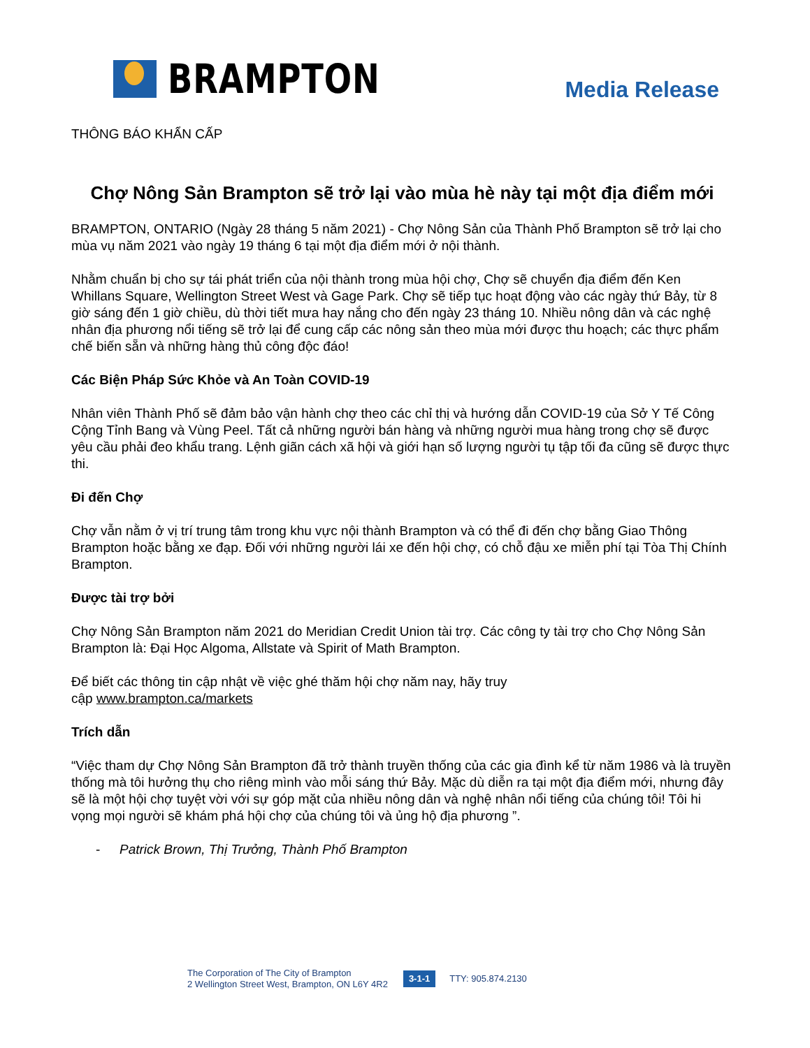BRAMPTON
Media Release
THÔNG BÁO KHẨN CẤP
Chợ Nông Sản Brampton sẽ trở lại vào mùa hè này tại một địa điểm mới
BRAMPTON, ONTARIO (Ngày 28 tháng 5 năm 2021) - Chợ Nông Sản của Thành Phố Brampton sẽ trở lại cho mùa vụ năm 2021 vào ngày 19 tháng 6 tại một địa điểm mới ở nội thành.
Nhằm chuẩn bị cho sự tái phát triển của nội thành trong mùa hội chợ, Chợ sẽ chuyển địa điểm đến Ken Whillans Square, Wellington Street West và Gage Park. Chợ sẽ tiếp tục hoạt động vào các ngày thứ Bảy, từ 8 giờ sáng đến 1 giờ chiều, dù thời tiết mưa hay nắng cho đến ngày 23 tháng 10. Nhiều nông dân và các nghệ nhân địa phương nổi tiếng sẽ trở lại để cung cấp các nông sản theo mùa mới được thu hoạch; các thực phẩm chế biến sẵn và những hàng thủ công độc đáo!
Các Biện Pháp Sức Khỏe và An Toàn COVID-19
Nhân viên Thành Phố sẽ đảm bảo vận hành chợ theo các chỉ thị và hướng dẫn COVID-19 của Sở Y Tế Công Cộng Tỉnh Bang và Vùng Peel. Tất cả những người bán hàng và những người mua hàng trong chợ sẽ được yêu cầu phải đeo khẩu trang. Lệnh giãn cách xã hội và giới hạn số lượng người tụ tập tối đa cũng sẽ được thực thi.
Đi đến Chợ
Chợ vẫn nằm ở vị trí trung tâm trong khu vực nội thành Brampton và có thể đi đến chợ bằng Giao Thông Brampton hoặc bằng xe đạp. Đối với những người lái xe đến hội chợ, có chỗ đậu xe miễn phí tại Tòa Thị Chính Brampton.
Được tài trợ bởi
Chợ Nông Sản Brampton năm 2021 do Meridian Credit Union tài trợ. Các công ty tài trợ cho Chợ Nông Sản Brampton là: Đại Học Algoma, Allstate và Spirit of Math Brampton.
Để biết các thông tin cập nhật về việc ghé thăm hội chợ năm nay, hãy truy
cập www.brampton.ca/markets
Trích dẫn
“Việc tham dự Chợ Nông Sản Brampton đã trở thành truyền thống của các gia đình kể từ năm 1986 và là truyền thống mà tôi hưởng thụ cho riêng mình vào mỗi sáng thứ Bảy. Mặc dù diễn ra tại một địa điểm mới, nhưng đây sẽ là một hội chợ tuyệt vời với sự góp mặt của nhiều nông dân và nghệ nhân nổi tiếng của chúng tôi! Tôi hi vọng mọi người sẽ khám phá hội chợ của chúng tôi và ủng hộ địa phương ”.
- Patrick Brown, Thị Trưởng, Thành Phố Brampton
The Corporation of The City of Brampton
2 Wellington Street West, Brampton, ON L6Y 4R2
3-1-1
TTY: 905.874.2130